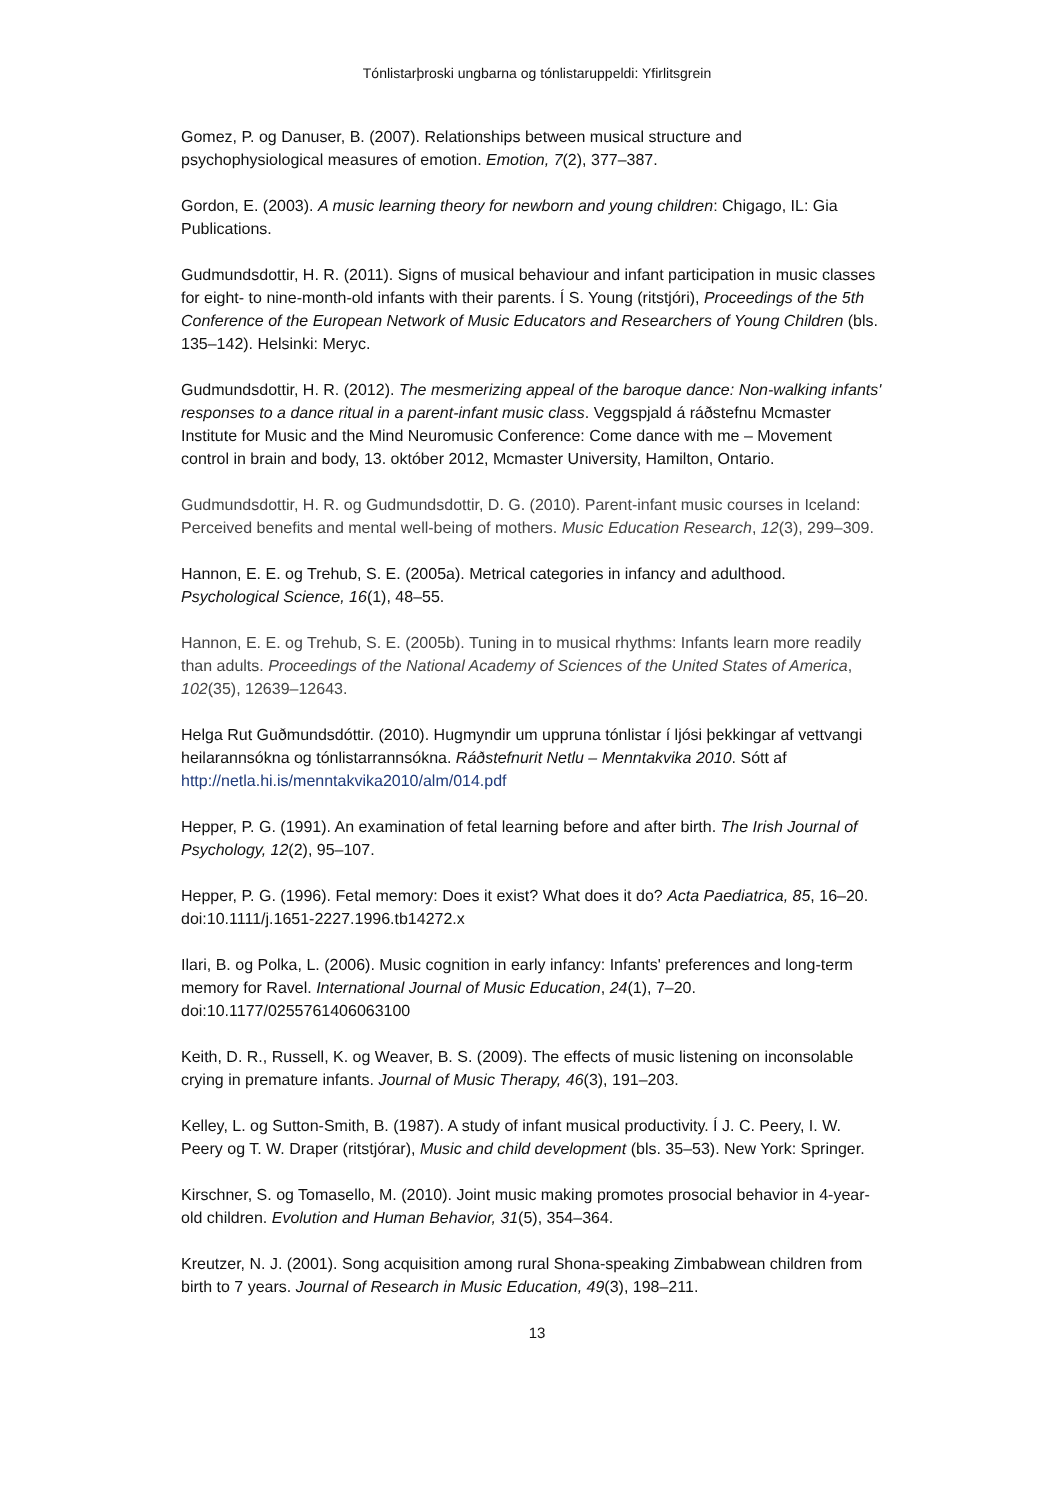Tónlistarþroski ungbarna og tónlistaruppeldi: Yfirlitsgrein
Gomez, P. og Danuser, B. (2007). Relationships between musical structure and psychophysiological measures of emotion. Emotion, 7(2), 377–387.
Gordon, E. (2003). A music learning theory for newborn and young children: Chigago, IL: Gia Publications.
Gudmundsdottir, H. R. (2011). Signs of musical behaviour and infant participation in music classes for eight- to nine-month-old infants with their parents. Í S. Young (ritstjóri), Proceedings of the 5th Conference of the European Network of Music Educators and Researchers of Young Children (bls. 135–142). Helsinki: Meryc.
Gudmundsdottir, H. R. (2012). The mesmerizing appeal of the baroque dance: Non-walking infants' responses to a dance ritual in a parent-infant music class. Veggspjald á ráðstefnu Mcmaster Institute for Music and the Mind Neuromusic Conference: Come dance with me – Movement control in brain and body, 13. október 2012, Mcmaster University, Hamilton, Ontario.
Gudmundsdottir, H. R. og Gudmundsdottir, D. G. (2010). Parent-infant music courses in Iceland: Perceived benefits and mental well-being of mothers. Music Education Research, 12(3), 299–309.
Hannon, E. E. og Trehub, S. E. (2005a). Metrical categories in infancy and adulthood. Psychological Science, 16(1), 48–55.
Hannon, E. E. og Trehub, S. E. (2005b). Tuning in to musical rhythms: Infants learn more readily than adults. Proceedings of the National Academy of Sciences of the United States of America, 102(35), 12639–12643.
Helga Rut Guðmundsdóttir. (2010). Hugmyndir um uppruna tónlistar í ljósi þekkingar af vettvangi heilarannsókna og tónlistarrannsókna. Ráðstefnurit Netlu – Menntakvika 2010. Sótt af http://netla.hi.is/menntakvika2010/alm/014.pdf
Hepper, P. G. (1991). An examination of fetal learning before and after birth. The Irish Journal of Psychology, 12(2), 95–107.
Hepper, P. G. (1996). Fetal memory: Does it exist? What does it do? Acta Paediatrica, 85, 16–20. doi:10.1111/j.1651-2227.1996.tb14272.x
Ilari, B. og Polka, L. (2006). Music cognition in early infancy: Infants' preferences and long-term memory for Ravel. International Journal of Music Education, 24(1), 7–20. doi:10.1177/0255761406063100
Keith, D. R., Russell, K. og Weaver, B. S. (2009). The effects of music listening on inconsolable crying in premature infants. Journal of Music Therapy, 46(3), 191–203.
Kelley, L. og Sutton-Smith, B. (1987). A study of infant musical productivity. Í J. C. Peery, I. W. Peery og T. W. Draper (ritstjórar), Music and child development (bls. 35–53). New York: Springer.
Kirschner, S. og Tomasello, M. (2010). Joint music making promotes prosocial behavior in 4-year-old children. Evolution and Human Behavior, 31(5), 354–364.
Kreutzer, N. J. (2001). Song acquisition among rural Shona-speaking Zimbabwean children from birth to 7 years. Journal of Research in Music Education, 49(3), 198–211.
13